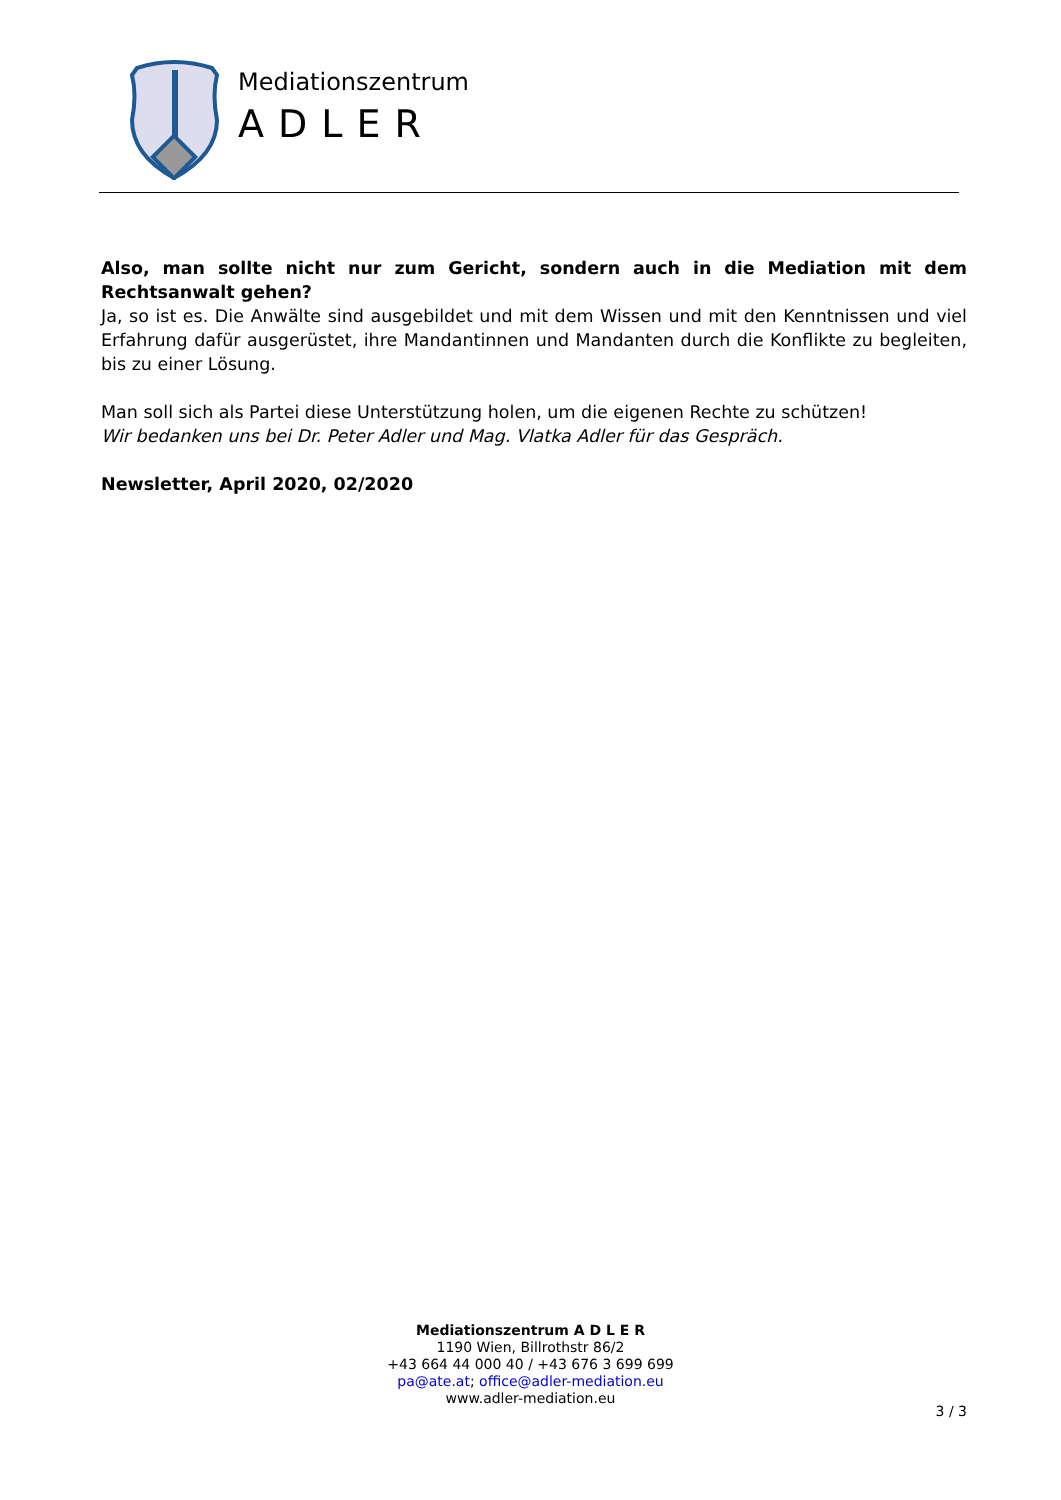Mediationszentrum
ADLER
Also, man sollte nicht nur zum Gericht, sondern auch in die Mediation mit dem Rechtsanwalt gehen?
Ja, so ist es. Die Anwälte sind ausgebildet und mit dem Wissen und mit den Kenntnissen und viel Erfahrung dafür ausgerüstet, ihre Mandantinnen und Mandanten durch die Konflikte zu begleiten, bis zu einer Lösung.
Man soll sich als Partei diese Unterstützung holen, um die eigenen Rechte zu schützen!
Wir bedanken uns bei Dr. Peter Adler und Mag. Vlatka Adler für das Gespräch.
Newsletter, April 2020, 02/2020
Mediationszentrum A D L E R
1190 Wien, Billrothstr 86/2
+43 664 44 000 40 / +43 676 3 699 699
pa@ate.at; office@adler-mediation.eu
www.adler-mediation.eu
3 / 3